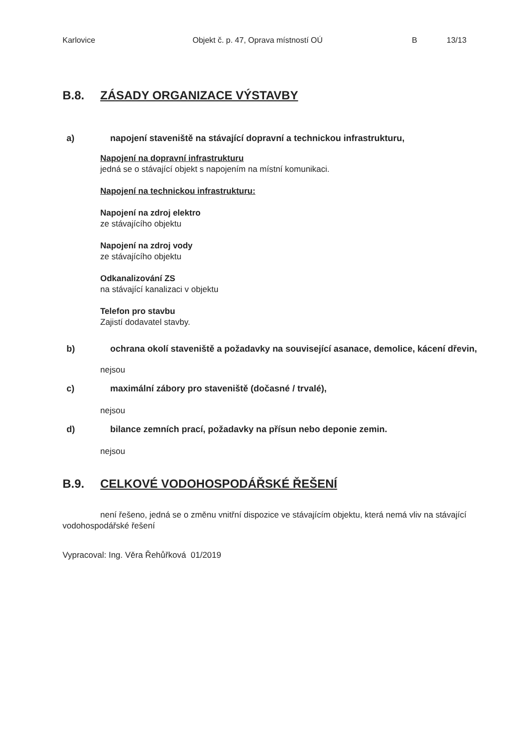Karlovice Objekt č. p. 47, Oprava místností OÚ B 13/13
B.8. ZÁSADY ORGANIZACE VÝSTAVBY
a) napojení staveniště na stávající dopravní a technickou infrastrukturu,
Napojení na dopravní infrastrukturu
jedná se o stávající objekt s napojením na místní komunikaci.
Napojení na technickou infrastrukturu:
Napojení na zdroj elektro
ze stávajícího objektu
Napojení na zdroj vody
ze stávajícího objektu
Odkanalizování ZS
na stávající kanalizaci v objektu
Telefon pro stavbu
Zajistí dodavatel stavby.
b) ochrana okolí staveniště a požadavky na související asanace, demolice, kácení dřevin,
nejsou
c) maximální zábory pro staveniště (dočasné / trvalé),
nejsou
d) bilance zemních prací, požadavky na přísun nebo deponie zemin.
nejsou
B.9. CELKOVÉ VODOHOSPODÁŘSKÉ ŘEŠENÍ
není řešeno, jedná se o změnu vnitřní dispozice ve stávajícím objektu, která nemá vliv na stávající vodohospodářské řešení
Vypracoval: Ing. Věra Řehůřková 01/2019